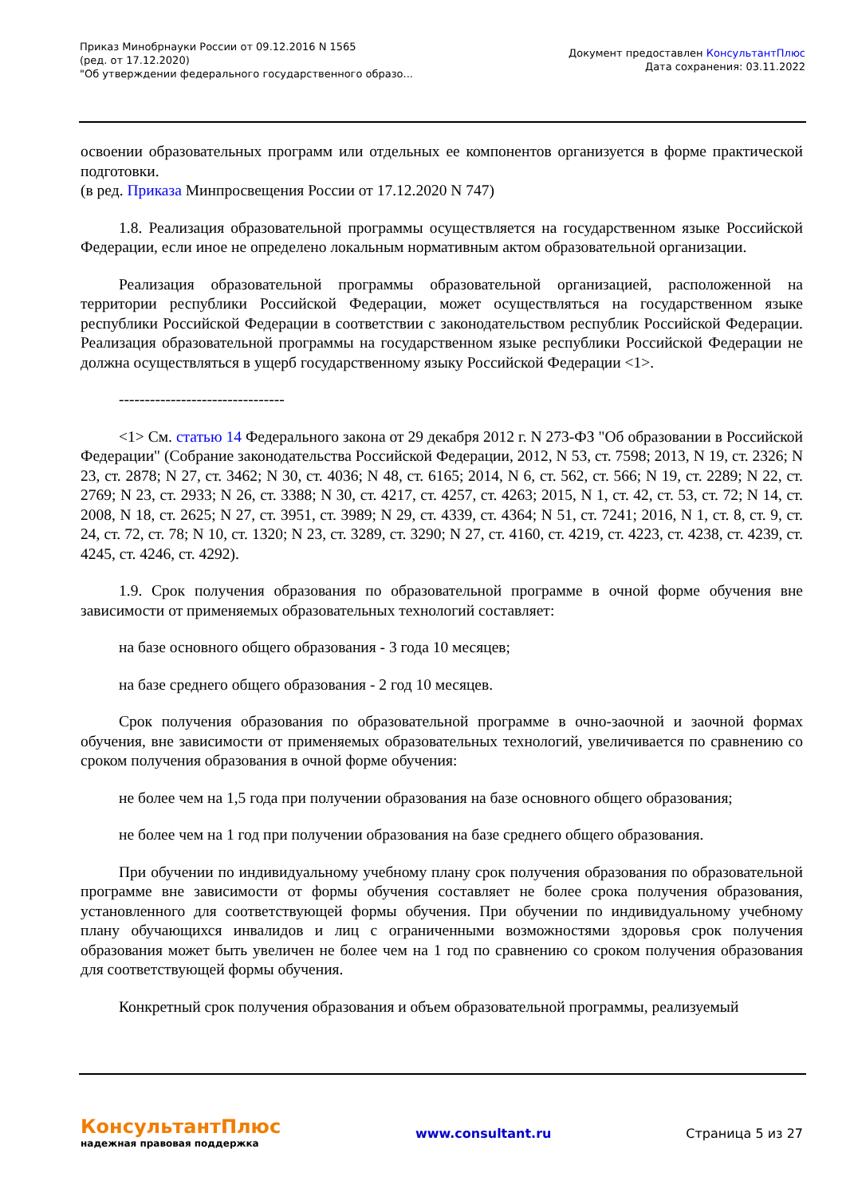Приказ Минобрнауки России от 09.12.2016 N 1565
(ред. от 17.12.2020)
"Об утверждении федерального государственного образо...
Документ предоставлен КонсультантПлюс
Дата сохранения: 03.11.2022
освоении образовательных программ или отдельных ее компонентов организуется в форме практической подготовки.
(в ред. Приказа Минпросвещения России от 17.12.2020 N 747)
1.8. Реализация образовательной программы осуществляется на государственном языке Российской Федерации, если иное не определено локальным нормативным актом образовательной организации.
Реализация образовательной программы образовательной организацией, расположенной на территории республики Российской Федерации, может осуществляться на государственном языке республики Российской Федерации в соответствии с законодательством республик Российской Федерации. Реализация образовательной программы на государственном языке республики Российской Федерации не должна осуществляться в ущерб государственному языку Российской Федерации <1>.
--------------------------------
<1> См. статью 14 Федерального закона от 29 декабря 2012 г. N 273-ФЗ "Об образовании в Российской Федерации" (Собрание законодательства Российской Федерации, 2012, N 53, ст. 7598; 2013, N 19, ст. 2326; N 23, ст. 2878; N 27, ст. 3462; N 30, ст. 4036; N 48, ст. 6165; 2014, N 6, ст. 562, ст. 566; N 19, ст. 2289; N 22, ст. 2769; N 23, ст. 2933; N 26, ст. 3388; N 30, ст. 4217, ст. 4257, ст. 4263; 2015, N 1, ст. 42, ст. 53, ст. 72; N 14, ст. 2008, N 18, ст. 2625; N 27, ст. 3951, ст. 3989; N 29, ст. 4339, ст. 4364; N 51, ст. 7241; 2016, N 1, ст. 8, ст. 9, ст. 24, ст. 72, ст. 78; N 10, ст. 1320; N 23, ст. 3289, ст. 3290; N 27, ст. 4160, ст. 4219, ст. 4223, ст. 4238, ст. 4239, ст. 4245, ст. 4246, ст. 4292).
1.9. Срок получения образования по образовательной программе в очной форме обучения вне зависимости от применяемых образовательных технологий составляет:
на базе основного общего образования - 3 года 10 месяцев;
на базе среднего общего образования - 2 год 10 месяцев.
Срок получения образования по образовательной программе в очно-заочной и заочной формах обучения, вне зависимости от применяемых образовательных технологий, увеличивается по сравнению со сроком получения образования в очной форме обучения:
не более чем на 1,5 года при получении образования на базе основного общего образования;
не более чем на 1 год при получении образования на базе среднего общего образования.
При обучении по индивидуальному учебному плану срок получения образования по образовательной программе вне зависимости от формы обучения составляет не более срока получения образования, установленного для соответствующей формы обучения. При обучении по индивидуальному учебному плану обучающихся инвалидов и лиц с ограниченными возможностями здоровья срок получения образования может быть увеличен не более чем на 1 год по сравнению со сроком получения образования для соответствующей формы обучения.
Конкретный срок получения образования и объем образовательной программы, реализуемый
КонсультантПлюс
надежная правовая поддержка
www.consultant.ru Страница 5 из 27